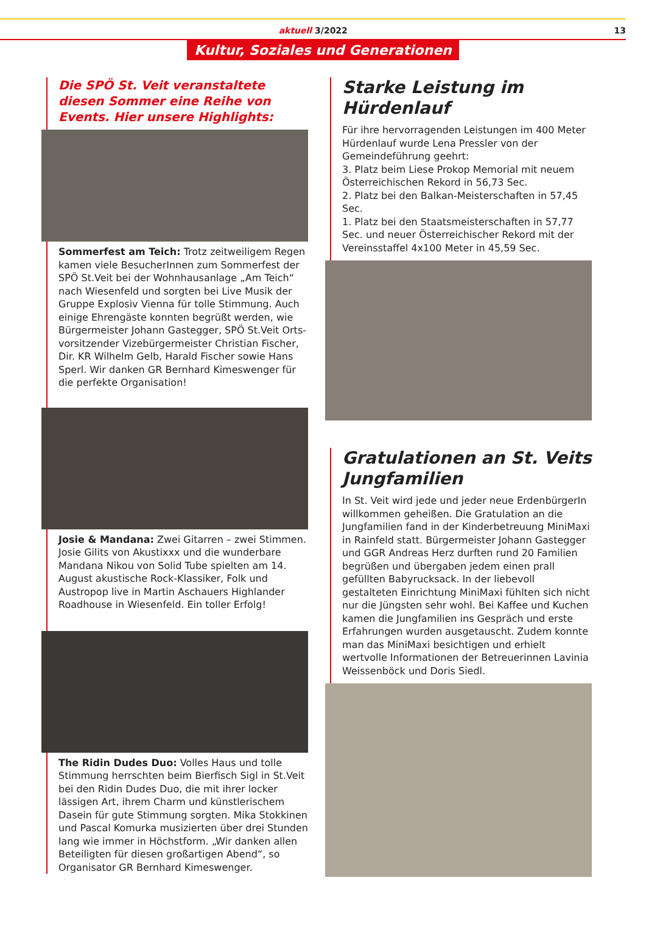aktuell 3/2022 13
Kultur, Soziales und Generationen
Die SPÖ St. Veit veranstaltete diesen Sommer eine Reihe von Events. Hier unsere Highlights:
Sommerfest am Teich: Trotz zeitweiligem Regen kamen viele BesucherInnen zum Sommerfest der SPÖ St.Veit bei der Wohnhausanlage „Am Teich“ nach Wiesenfeld und sorgten bei Live Musik der Gruppe Explosiv Vienna für tolle Stimmung. Auch einige Ehrengäste konnten begrüßt werden, wie Bürgermeister Johann Gastegger, SPÖ St.Veit Orts­vorsitzender Vizebürgermeister Christian Fischer, Dir. KR Wilhelm Gelb, Harald Fischer sowie Hans Sperl. Wir danken GR Bernhard Kimeswenger für die perfekte Organisation!
Josie & Mandana: Zwei Gitarren – zwei Stimmen. Josie Gilits von Akustixxx und die wunderbare Mandana Nikou von Solid Tube spielten am 14. August akustische Rock-Klassiker, Folk und Austropop live in Martin Aschauers Highlander Roadhouse in Wiesenfeld. Ein toller Erfolg!
The Ridin Dudes Duo: Volles Haus und tolle Stimmung herrschten beim Bierfisch Sigl in St.Veit bei den Ridin Dudes Duo, die mit ihrer locker lässigen Art, ihrem Charm und künstlerischem Dasein für gute Stimmung sorgten. Mika Stokkinen und Pascal Komurka musizierten über drei Stunden lang wie immer in Höchstform. „Wir danken allen Beteiligten für diesen großartigen Abend“, so Organisator GR Bernhard Kimeswenger.
Starke Leistung im Hürdenlauf
Für ihre hervorragenden Leistungen im 400 Meter Hürdenlauf wurde Lena Pressler von der Gemeindeführung geehrt:
3. Platz beim Liese Prokop Memorial mit neuem Österreichischen Rekord in 56,73 Sec.
2. Platz bei den Balkan-Meisterschaften in 57,45 Sec.
1. Platz bei den Staatsmeisterschaften in 57,77 Sec. und neuer Österreichischer Rekord mit der Vereinsstaffel 4x100 Meter in 45,59 Sec.
Gratulationen an St. Veits Jungfamilien
In St. Veit wird jede und jeder neue ErdenbürgerIn willkommen geheißen. Die Gratulation an die Jungfamilien fand in der Kinderbetreuung MiniMaxi in Rainfeld statt. Bürgermeister Johann Gastegger und GGR Andreas Herz durften rund 20 Familien begrüßen und übergaben jedem einen prall gefüllten Babyrucksack. In der liebevoll gestalteten Einrichtung MiniMaxi fühlten sich nicht nur die Jüngsten sehr wohl. Bei Kaffee und Kuchen kamen die Jungfamilien ins Gespräch und erste Erfahrungen wurden ausgetauscht. Zudem konnte man das MiniMaxi besichtigen und erhielt wertvolle Informationen der Betreuerinnen Lavinia Weissenböck und Doris Siedl.